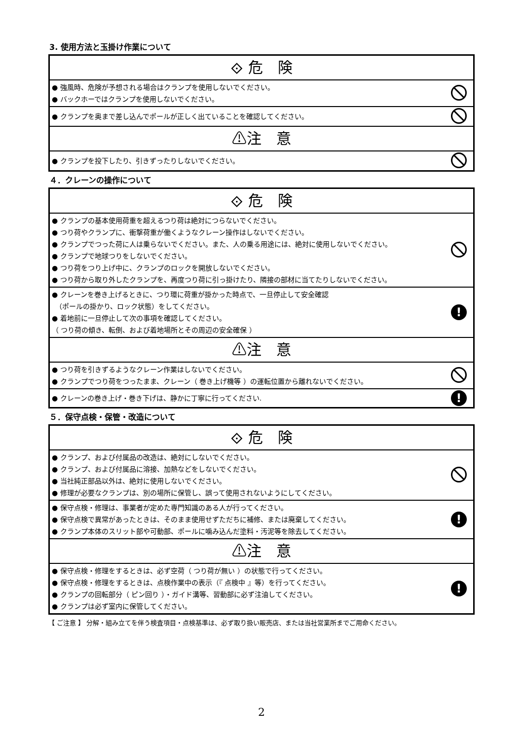3. 使用方法と玉掛け作業について
| ⟐ 危 険 | |
| ● 強風時、危険が予想される場合はクランプを使用しないでください。 ● バックホーではクランプを使用しないでください。 | |
| ● クランプを奥まで差し込んでポールが正しく出ていることを確認してください。 | |
| ⚠注 意 | |
| ● クランプを投下したり、引きずったりしないでください。 | |
４．クレーンの操作について
| ⟐ 危 険 | |
| ● クランプの基本使用荷重を超えるつり荷は絶対につらないでください。 ● つり荷やクランプに、衝撃荷重が働くようなクレーン操作はしないでください。 ● クランプでつった荷に人は乗らないでください。また、人の乗る用途には、絶対に使用しないでください。 ● クランプで地球つりをしないでください。 ● つり荷をつり上げ中に、クランプのロックを開放しないでください。 ● つり荷から取り外したクランプを、再度つり荷に引っ掛けたり、隣接の部材に当てたりしないでください。 | |
| ● クレーンを巻き上げるときに、つり環に荷重が掛かった時点で、一旦停止して安全確認 （ポールの掛かり、ロック状態）をしてください。 ● 着地前に一旦停止して次の事項を確認してください。 （ つり荷の傾き、転倒、および着地場所とその周辺の安全確保 ） | ! |
| ⚠注 意 | |
| ● つり荷を引きずるようなクレーン作業はしないでください。 ● クランプでつり荷をつったまま、クレーン（ 巻き上げ機等 ）の運転位置から離れないでください。 | |
| ● クレーンの巻き上げ・巻き下げは、静かに丁寧に行ってください. | ! |
５．保守点検・保管・改造について
| ⟐ 危 険 | |
| ● クランプ、および付属品の改造は、絶対にしないでください。 ● クランプ、および付属品に溶接、加熱などをしないでください。 ● 当社純正部品以外は、絶対に使用しないでください。 ● 修理が必要なクランプは、別の場所に保管し、誤って使用されないようにしてください。 | |
| ● 保守点検・修理は、事業者が定めた専門知識のある人が行ってください。 ● 保守点検で異常があったときは、そのまま使用せずただちに補修、または廃棄してください。 ● クランプ本体のスリット部や可動部、ポールに噛み込んだ塗料・汚泥等を除去してください。 | ! |
| ⚠注 意 | |
| ● 保守点検・修理をするときは、必ず空荷（ つり荷が無い ）の状態で行ってください。 ● 保守点検・修理をするときは、点検作業中の表示（『 点検中 』等）を行ってください。 ● クランプの回転部分（ ピン回り ）・ガイド溝等、習動部に必ず注油してください。 ● クランプは必ず室内に保管してください。 | ! |
【 ご注意 】 分解・組み立てを伴う検査項目・点検基準は、必ず取り扱い販売店、または当社営業所までご用命ください。
2